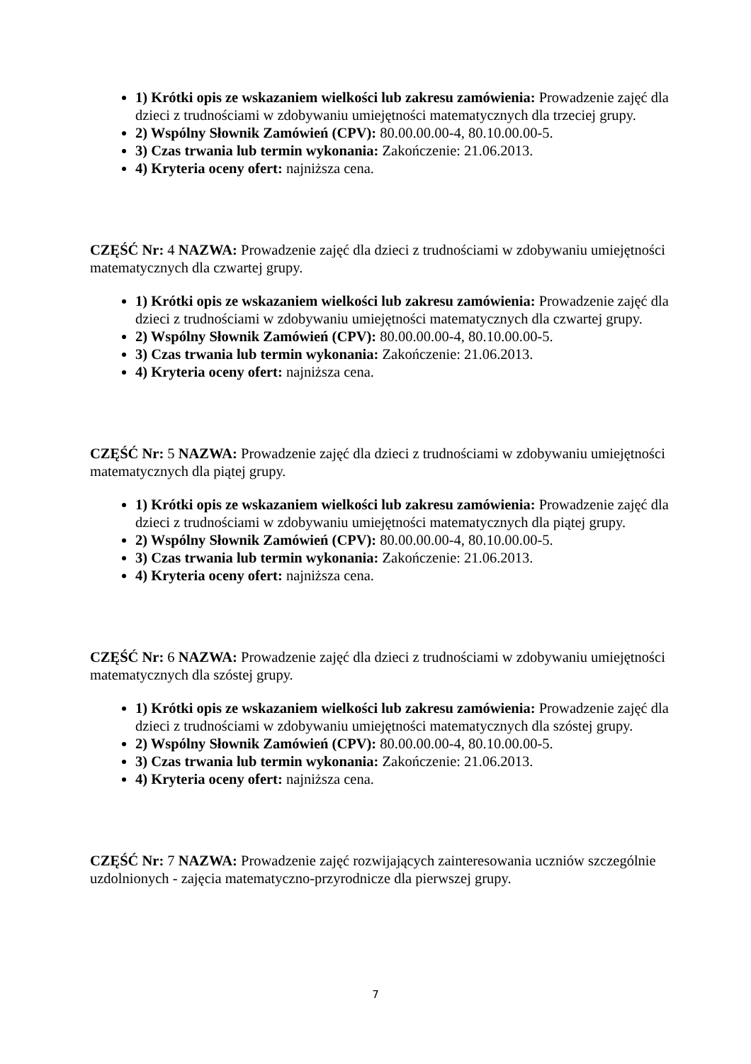1) Krótki opis ze wskazaniem wielkości lub zakresu zamówienia: Prowadzenie zajęć dla dzieci z trudnościami w zdobywaniu umiejętności matematycznych dla trzeciej grupy.
2) Wspólny Słownik Zamówień (CPV): 80.00.00.00-4, 80.10.00.00-5.
3) Czas trwania lub termin wykonania: Zakończenie: 21.06.2013.
4) Kryteria oceny ofert: najniższa cena.
CZĘŚĆ Nr: 4 NAZWA: Prowadzenie zajęć dla dzieci z trudnościami w zdobywaniu umiejętności matematycznych dla czwartej grupy.
1) Krótki opis ze wskazaniem wielkości lub zakresu zamówienia: Prowadzenie zajęć dla dzieci z trudnościami w zdobywaniu umiejętności matematycznych dla czwartej grupy.
2) Wspólny Słownik Zamówień (CPV): 80.00.00.00-4, 80.10.00.00-5.
3) Czas trwania lub termin wykonania: Zakończenie: 21.06.2013.
4) Kryteria oceny ofert: najniższa cena.
CZĘŚĆ Nr: 5 NAZWA: Prowadzenie zajęć dla dzieci z trudnościami w zdobywaniu umiejętności matematycznych dla piątej grupy.
1) Krótki opis ze wskazaniem wielkości lub zakresu zamówienia: Prowadzenie zajęć dla dzieci z trudnościami w zdobywaniu umiejętności matematycznych dla piątej grupy.
2) Wspólny Słownik Zamówień (CPV): 80.00.00.00-4, 80.10.00.00-5.
3) Czas trwania lub termin wykonania: Zakończenie: 21.06.2013.
4) Kryteria oceny ofert: najniższa cena.
CZĘŚĆ Nr: 6 NAZWA: Prowadzenie zajęć dla dzieci z trudnościami w zdobywaniu umiejętności matematycznych dla szóstej grupy.
1) Krótki opis ze wskazaniem wielkości lub zakresu zamówienia: Prowadzenie zajęć dla dzieci z trudnościami w zdobywaniu umiejętności matematycznych dla szóstej grupy.
2) Wspólny Słownik Zamówień (CPV): 80.00.00.00-4, 80.10.00.00-5.
3) Czas trwania lub termin wykonania: Zakończenie: 21.06.2013.
4) Kryteria oceny ofert: najniższa cena.
CZĘŚĆ Nr: 7 NAZWA: Prowadzenie zajęć rozwijających zainteresowania uczniów szczególnie uzdolnionych - zajęcia matematyczno-przyrodnicze dla pierwszej grupy.
7